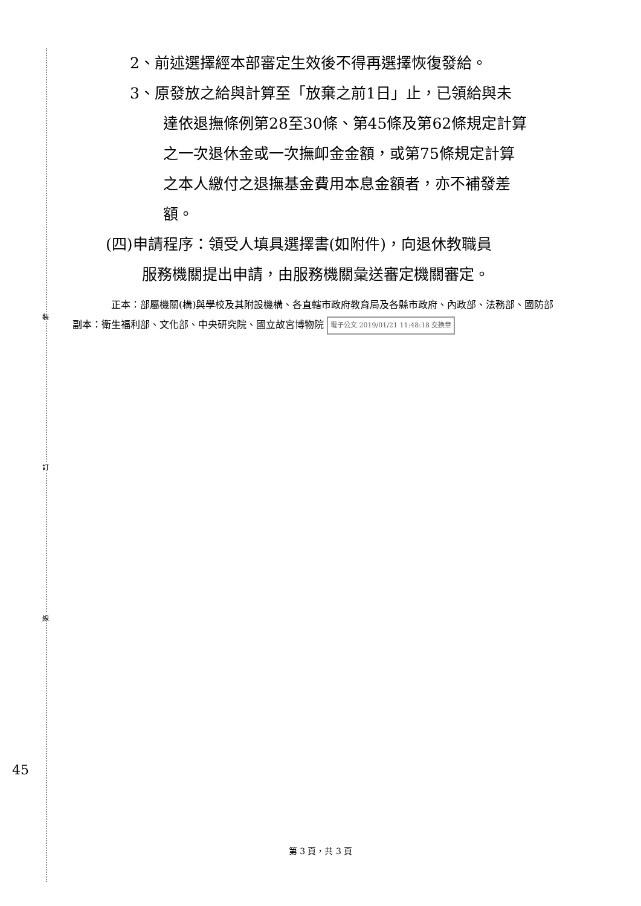裝
訂
線
45
2、前述選擇經本部審定生效後不得再選擇恢復發給。
3、原發放之給與計算至「放棄之前1日」止，已領給與未
達依退撫條例第28至30條、第45條及第62條規定計算
之一次退休金或一次撫卹金金額，或第75條規定計算
之本人繳付之退撫基金費用本息金額者，亦不補發差
額。
(四)申請程序：領受人填具選擇書(如附件)，向退休教職員
服務機關提出申請，由服務機關彙送審定機關審定。
正本：部屬機關(構)與學校及其附設機構、各直轄市政府教育局及各縣市政府、內政部、法務部、國防部
副本：衛生福利部、文化部、中央研究院、國立故宮博物院 電子公文 2019/01/21 11:48:18 交換章
第 3 頁，共 3 頁